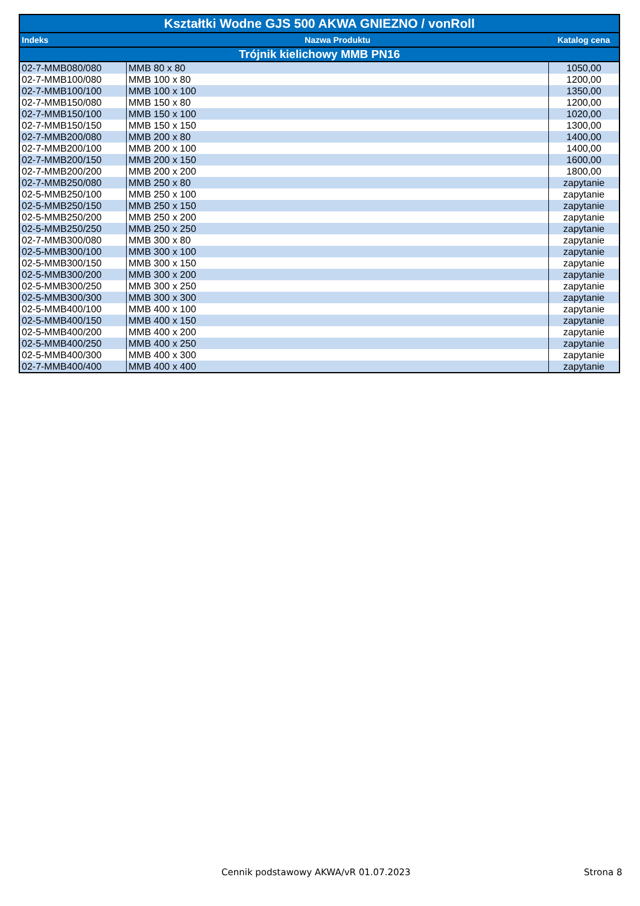| Kształtki Wodne GJS 500 AKWA GNIEZNO / vonRoll | | |
| --- | --- | --- |
| Indeks | Nazwa Produktu | Katalog cena |
| Trójnik kielichowy MMB PN16 | | |
| 02-7-MMB080/080 | MMB 80 x 80 | 1050,00 |
| 02-7-MMB100/080 | MMB 100 x 80 | 1200,00 |
| 02-7-MMB100/100 | MMB 100 x 100 | 1350,00 |
| 02-7-MMB150/080 | MMB 150 x 80 | 1200,00 |
| 02-7-MMB150/100 | MMB 150 x 100 | 1020,00 |
| 02-7-MMB150/150 | MMB 150 x 150 | 1300,00 |
| 02-7-MMB200/080 | MMB 200 x 80 | 1400,00 |
| 02-7-MMB200/100 | MMB 200 x 100 | 1400,00 |
| 02-7-MMB200/150 | MMB 200 x 150 | 1600,00 |
| 02-7-MMB200/200 | MMB 200 x 200 | 1800,00 |
| 02-7-MMB250/080 | MMB 250 x 80 | zapytanie |
| 02-5-MMB250/100 | MMB 250 x 100 | zapytanie |
| 02-5-MMB250/150 | MMB 250 x 150 | zapytanie |
| 02-5-MMB250/200 | MMB 250 x 200 | zapytanie |
| 02-5-MMB250/250 | MMB 250 x 250 | zapytanie |
| 02-7-MMB300/080 | MMB 300 x 80 | zapytanie |
| 02-5-MMB300/100 | MMB 300 x 100 | zapytanie |
| 02-5-MMB300/150 | MMB 300 x 150 | zapytanie |
| 02-5-MMB300/200 | MMB 300 x 200 | zapytanie |
| 02-5-MMB300/250 | MMB 300 x 250 | zapytanie |
| 02-5-MMB300/300 | MMB 300 x 300 | zapytanie |
| 02-5-MMB400/100 | MMB 400 x 100 | zapytanie |
| 02-5-MMB400/150 | MMB 400 x 150 | zapytanie |
| 02-5-MMB400/200 | MMB 400 x 200 | zapytanie |
| 02-5-MMB400/250 | MMB 400 x 250 | zapytanie |
| 02-5-MMB400/300 | MMB 400 x 300 | zapytanie |
| 02-7-MMB400/400 | MMB 400 x 400 | zapytanie |
Cennik podstawowy AKWA/vR 01.07.2023
Strona 8